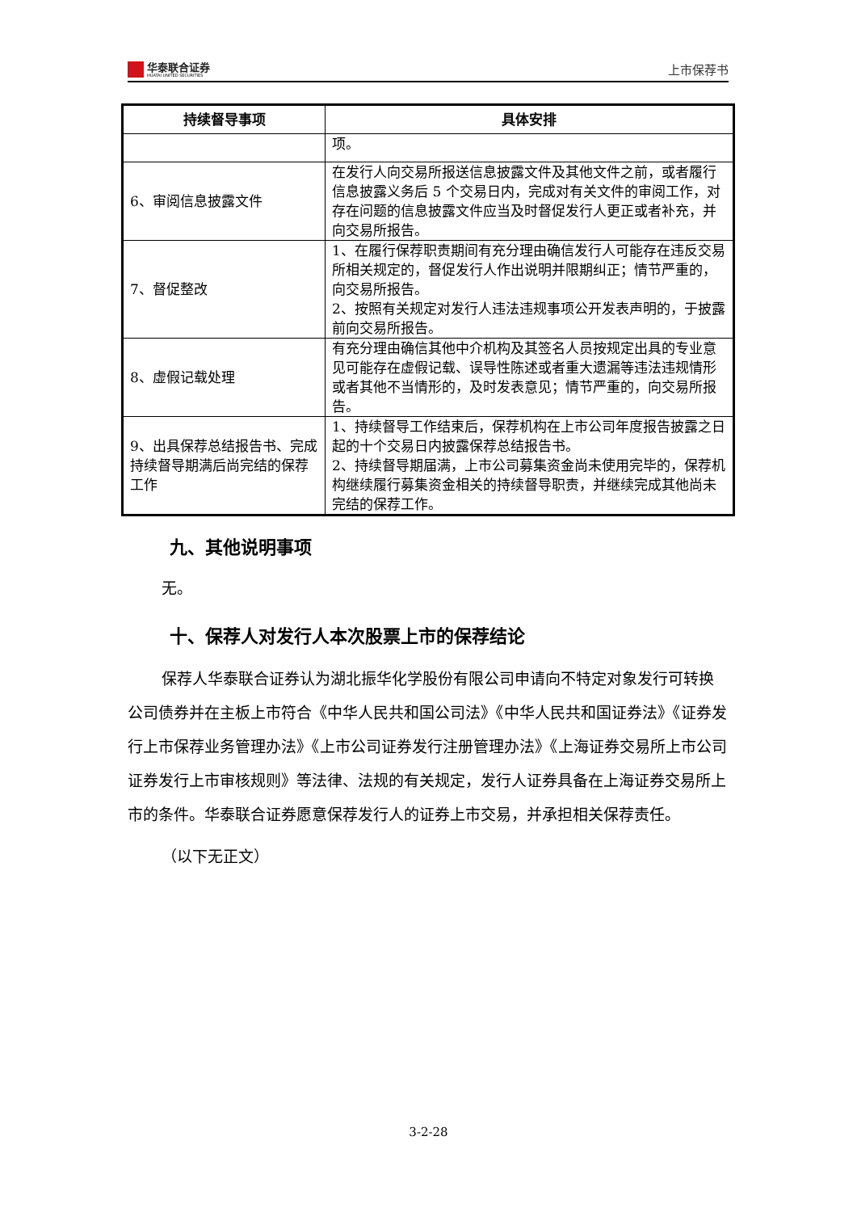华泰联合证券
HUATAI UNITED SECURITIES
上市保荐书
| 持续督导事项 | 具体安排 |
| --- | --- |
| | 项。 |
| 6、审阅信息披露文件 | 在发行人向交易所报送信息披露文件及其他文件之前，或者履行信息披露义务后 5 个交易日内，完成对有关文件的审阅工作，对存在问题的信息披露文件应当及时督促发行人更正或者补充，并向交易所报告。 |
| 7、督促整改 | 1、在履行保荐职责期间有充分理由确信发行人可能存在违反交易所相关规定的，督促发行人作出说明并限期纠正；情节严重的，向交易所报告。 2、按照有关规定对发行人违法违规事项公开发表声明的，于披露前向交易所报告。 |
| 8、虚假记载处理 | 有充分理由确信其他中介机构及其签名人员按规定出具的专业意见可能存在虚假记载、误导性陈述或者重大遗漏等违法违规情形或者其他不当情形的，及时发表意见；情节严重的，向交易所报告。 |
| 9、出具保荐总结报告书、完成持续督导期满后尚完结的保荐工作 | 1、持续督导工作结束后，保荐机构在上市公司年度报告披露之日起的十个交易日内披露保荐总结报告书。 2、持续督导期届满，上市公司募集资金尚未使用完毕的，保荐机构继续履行募集资金相关的持续督导职责，并继续完成其他尚未完结的保荐工作。 |
九、其他说明事项
无。
十、保荐人对发行人本次股票上市的保荐结论
保荐人华泰联合证券认为湖北振华化学股份有限公司申请向不特定对象发行可转换公司债券并在主板上市符合《中华人民共和国公司法》《中华人民共和国证券法》《证券发行上市保荐业务管理办法》《上市公司证券发行注册管理办法》《上海证券交易所上市公司证券发行上市审核规则》等法律、法规的有关规定，发行人证券具备在上海证券交易所上市的条件。华泰联合证券愿意保荐发行人的证券上市交易，并承担相关保荐责任。
（以下无正文）
3-2-28